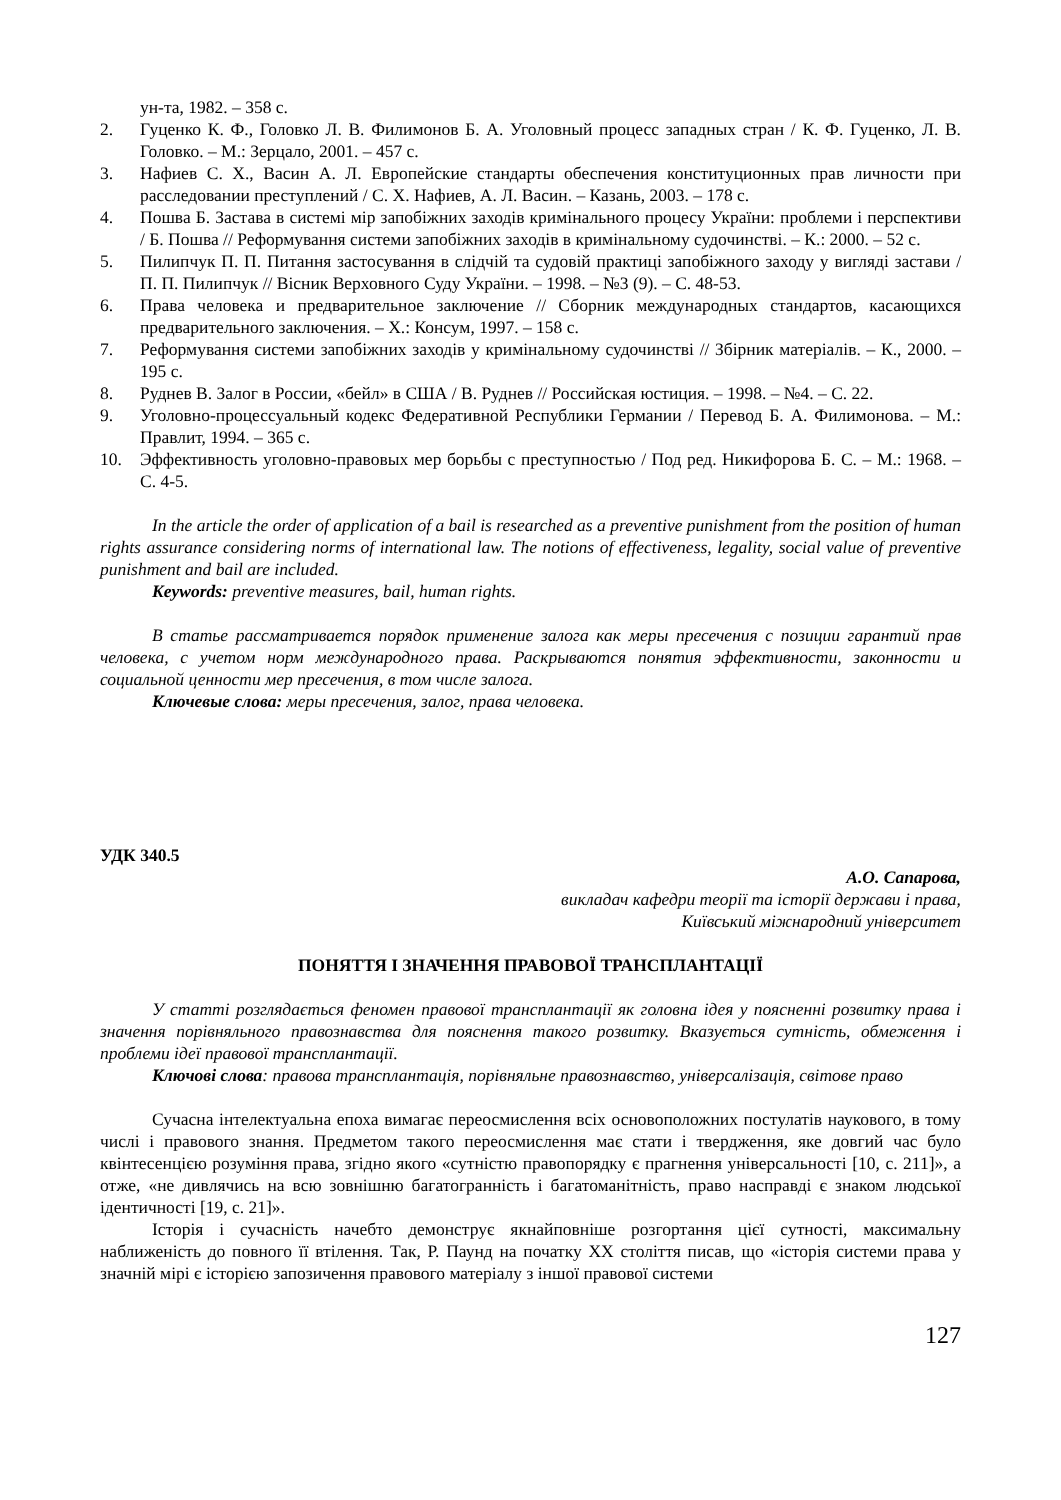ун-та, 1982. – 358 с.
2. Гуценко К. Ф., Головко Л. В. Филимонов Б. А. Уголовный процесс западных стран / К. Ф. Гуценко, Л. В. Головко. – М.: Зерцало, 2001. – 457 с.
3. Нафиев С. Х., Васин А. Л. Европейские стандарты обеспечения конституционных прав личности при расследовании преступлений / С. Х. Нафиев, А. Л. Васин. – Казань, 2003. – 178 с.
4. Пошва Б. Застава в системі мір запобіжних заходів кримінального процесу України: проблеми і перспективи / Б. Пошва // Реформування системи запобіжних заходів в кримінальному судочинстві. – К.: 2000. – 52 с.
5. Пилипчук П. П. Питання застосування в слідчій та судовій практиці запобіжного заходу у вигляді застави / П. П. Пилипчук // Вісник Верховного Суду України. – 1998. – №3 (9). – С. 48-53.
6. Права человека и предварительное заключение // Сборник международных стандартов, касающихся предварительного заключения. – Х.: Консум, 1997. – 158 с.
7. Реформування системи запобіжних заходів у кримінальному судочинстві // Збірник матеріалів. – К., 2000. – 195 с.
8. Руднев В. Залог в России, «бейл» в США / В. Руднев // Российская юстиция. – 1998. – №4. – С. 22.
9. Уголовно-процессуальный кодекс Федеративной Республики Германии / Перевод Б. А. Филимонова. – М.: Правлит, 1994. – 365 с.
10. Эффективность уголовно-правовых мер борьбы с преступностью / Под ред. Никифорова Б. С. – М.: 1968. – С. 4-5.
In the article the order of application of a bail is researched as a preventive punishment from the position of human rights assurance considering norms of international law. The notions of effectiveness, legality, social value of preventive punishment and bail are included.
Keywords: preventive measures, bail, human rights.
В статье рассматривается порядок применение залога как меры пресечения с позиции гарантий прав человека, с учетом норм международного права. Раскрываются понятия эффективности, законности и социальной ценности мер пресечения, в том числе залога.
Ключевые слова: меры пресечения, залог, права человека.
УДК 340.5
А.О. Сапарова,
викладач кафедри теорії та історії держави і права,
Київський міжнародний університет
ПОНЯТТЯ І ЗНАЧЕННЯ ПРАВОВОЇ ТРАНСПЛАНТАЦІЇ
У статті розглядається феномен правової трансплантації як головна ідея у поясненні розвитку права і значення порівняльного правознавства для пояснення такого розвитку. Вказується сутність, обмеження і проблеми ідеї правової трансплантації.
Ключові слова: правова трансплантація, порівняльне правознавство, універсалізація, світове право
Сучасна інтелектуальна епоха вимагає переосмислення всіх основоположних постулатів наукового, в тому числі і правового знання. Предметом такого переосмислення має стати і твердження, яке довгий час було квінтесенцією розуміння права, згідно якого «сутністю правопорядку є прагнення універсальності [10, с. 211]», а отже, «не дивлячись на всю зовнішню багатогранність і багатоманітність, право насправді є знаком людської ідентичності [19, с. 21]».
Історія і сучасність начебто демонструє якнайповніше розгортання цієї сутності, максимальну наближеність до повного її втілення. Так, Р. Паунд на початку ХХ століття писав, що «історія системи права у значній мірі є історією запозичення правового матеріалу з іншої правової системи
127